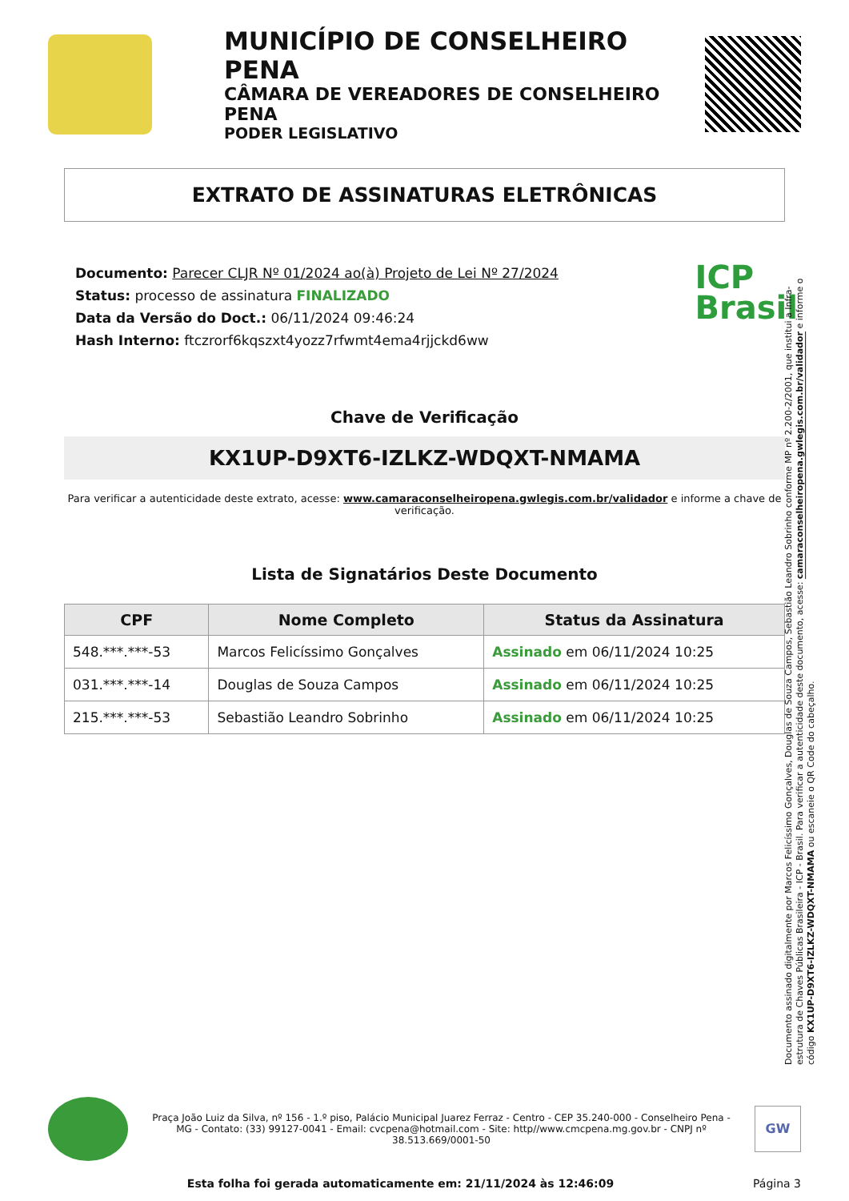MUNICÍPIO DE CONSELHEIRO PENA
CÂMARA DE VEREADORES DE CONSELHEIRO PENA
PODER LEGISLATIVO
EXTRATO DE ASSINATURAS ELETRÔNICAS
ICP
Brasil
Documento: Parecer CLJR Nº 01/2024 ao(à) Projeto de Lei Nº 27/2024
Status: processo de assinatura FINALIZADO
Data da Versão do Doct.: 06/11/2024 09:46:24
Hash Interno: ftczrorf6kqszxt4yozz7rfwmt4ema4rjjckd6ww
Chave de Verificação
KX1UP-D9XT6-IZLKZ-WDQXT-NMAMA
Para verificar a autenticidade deste extrato, acesse: www.camaraconselheiropena.gwlegis.com.br/validador e informe a chave de verificação.
Lista de Signatários Deste Documento
| CPF | Nome Completo | Status da Assinatura |
| --- | --- | --- |
| 548.***.***-53 | Marcos Felicíssimo Gonçalves | Assinado em 06/11/2024 10:25 |
| 031.***.***-14 | Douglas de Souza Campos | Assinado em 06/11/2024 10:25 |
| 215.***.***-53 | Sebastião Leandro Sobrinho | Assinado em 06/11/2024 10:25 |
Documento assinado digitalmente por Marcos Felicíssimo Gonçalves, Douglas de Souza Campos, Sebastião Leandro Sobrinho conforme MP nº 2.200-2/2001, que institui a Infra-estrutura de Chaves Públicas Brasileira - ICP - Brasil. Para verificar a autenticidade deste documento, acesse: camaraconselheiropena.gwlegis.com.br/validador e informe o código KX1UP-D9XT6-IZLKZ-WDQXT-NMAMA ou escaneie o QR Code do cabeçalho.
Praça João Luiz da Silva, nº 156 - 1.º piso, Palácio Municipal Juarez Ferraz - Centro - CEP 35.240-000 - Conselheiro Pena - MG - Contato: (33) 99127-0041 - Email: cvcpena@hotmail.com - Site: http//www.cmcpena.mg.gov.br - CNPJ nº 38.513.669/0001-50
GW
Esta folha foi gerada automaticamente em: 21/11/2024 às 12:46:09 Página 3